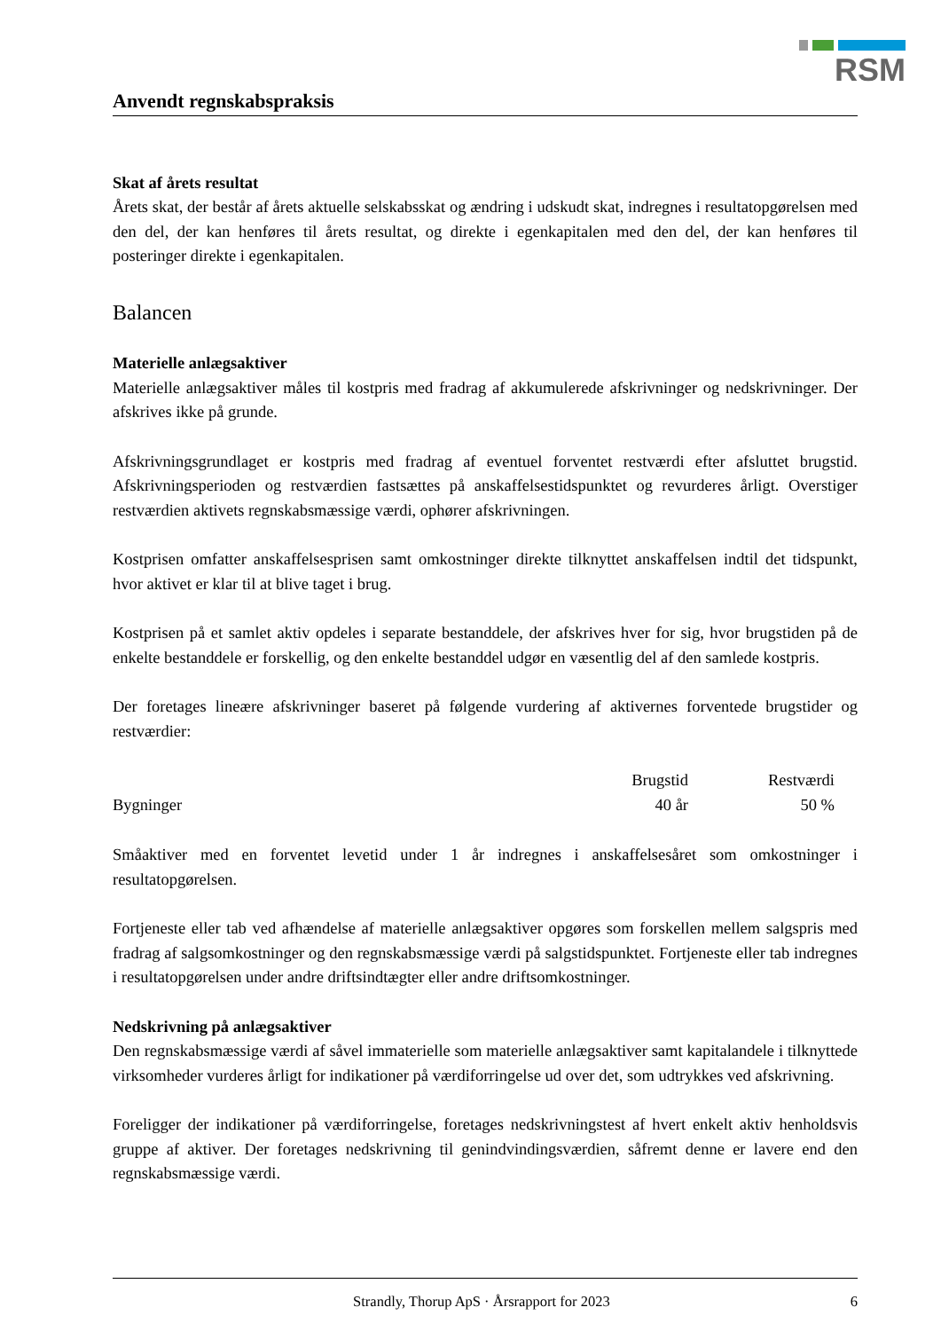RSM
Anvendt regnskabspraksis
Skat af årets resultat
Årets skat, der består af årets aktuelle selskabsskat og ændring i udskudt skat, indregnes i resultatopgørelsen med den del, der kan henføres til årets resultat, og direkte i egenkapitalen med den del, der kan henføres til posteringer direkte i egenkapitalen.
Balancen
Materielle anlægsaktiver
Materielle anlægsaktiver måles til kostpris med fradrag af akkumulerede afskrivninger og nedskrivninger. Der afskrives ikke på grunde.
Afskrivningsgrundlaget er kostpris med fradrag af eventuel forventet restværdi efter afsluttet brugstid. Afskrivningsperioden og restværdien fastsættes på anskaffelsestidspunktet og revurderes årligt. Overstiger restværdien aktivets regnskabsmæssige værdi, ophører afskrivningen.
Kostprisen omfatter anskaffelsesprisen samt omkostninger direkte tilknyttet anskaffelsen indtil det tidspunkt, hvor aktivet er klar til at blive taget i brug.
Kostprisen på et samlet aktiv opdeles i separate bestanddele, der afskrives hver for sig, hvor brugstiden på de enkelte bestanddele er forskellig, og den enkelte bestanddel udgør en væsentlig del af den samlede kostpris.
Der foretages lineære afskrivninger baseret på følgende vurdering af aktivernes forventede brugstider og restværdier:
| | Brugstid | Restværdi |
| --- | --- | --- |
| Bygninger | 40 år | 50 % |
Småaktiver med en forventet levetid under 1 år indregnes i anskaffelsesåret som omkostninger i resultatopgørelsen.
Fortjeneste eller tab ved afhændelse af materielle anlægsaktiver opgøres som forskellen mellem salgspris med fradrag af salgsomkostninger og den regnskabsmæssige værdi på salgstidspunktet. Fortjeneste eller tab indregnes i resultatopgørelsen under andre driftsindtægter eller andre driftsomkostninger.
Nedskrivning på anlægsaktiver
Den regnskabsmæssige værdi af såvel immaterielle som materielle anlægsaktiver samt kapitalandele i tilknyttede virksomheder vurderes årligt for indikationer på værdiforringelse ud over det, som udtrykkes ved afskrivning.
Foreligger der indikationer på værdiforringelse, foretages nedskrivningstest af hvert enkelt aktiv henholdsvis gruppe af aktiver. Der foretages nedskrivning til genindvindingsværdien, såfremt denne er lavere end den regnskabsmæssige værdi.
Strandly, Thorup ApS · Årsrapport for 2023 6